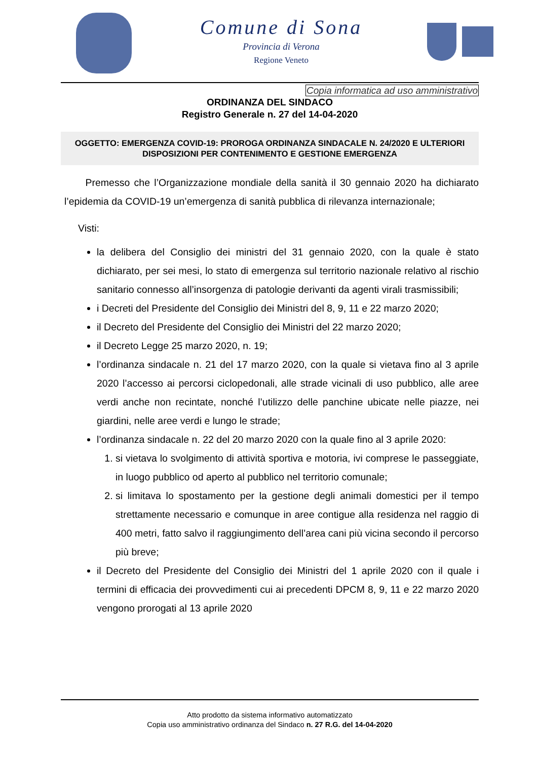Comune di Sona
Provincia di Verona
Regione Veneto
Copia informatica ad uso amministrativo
ORDINANZA DEL SINDACO
Registro Generale n. 27 del 14-04-2020
OGGETTO: EMERGENZA COVID-19: PROROGA ORDINANZA SINDACALE N. 24/2020 E ULTERIORI DISPOSIZIONI PER CONTENIMENTO E GESTIONE EMERGENZA
Premesso che l’Organizzazione mondiale della sanità il 30 gennaio 2020 ha dichiarato l’epidemia da COVID-19 un’emergenza di sanità pubblica di rilevanza internazionale;
Visti:
la delibera del Consiglio dei ministri del 31 gennaio 2020, con la quale è stato dichiarato, per sei mesi, lo stato di emergenza sul territorio nazionale relativo al rischio sanitario connesso all’insorgenza di patologie derivanti da agenti virali trasmissibili;
i Decreti del Presidente del Consiglio dei Ministri del 8, 9, 11 e 22 marzo 2020;
il Decreto del Presidente del Consiglio dei Ministri del 22 marzo 2020;
il Decreto Legge 25 marzo 2020, n. 19;
l’ordinanza sindacale n. 21 del 17 marzo 2020, con la quale si vietava fino al 3 aprile 2020 l’accesso ai percorsi ciclopedonali, alle strade vicinali di uso pubblico, alle aree verdi anche non recintate, nonché l’utilizzo delle panchine ubicate nelle piazze, nei giardini, nelle aree verdi e lungo le strade;
l’ordinanza sindacale n. 22 del 20 marzo 2020 con la quale fino al 3 aprile 2020:
1. si vietava lo svolgimento di attività sportiva e motoria, ivi comprese le passeggiate, in luogo pubblico od aperto al pubblico nel territorio comunale;
2. si limitava lo spostamento per la gestione degli animali domestici per il tempo strettamente necessario e comunque in aree contigue alla residenza nel raggio di 400 metri, fatto salvo il raggiungimento dell’area cani più vicina secondo il percorso più breve;
il Decreto del Presidente del Consiglio dei Ministri del 1 aprile 2020 con il quale i termini di efficacia dei provvedimenti cui ai precedenti DPCM 8, 9, 11 e 22 marzo 2020 vengono prorogati al 13 aprile 2020
Atto prodotto da sistema informativo automatizzato
Copia uso amministrativo ordinanza del Sindaco n. 27 R.G. del 14-04-2020